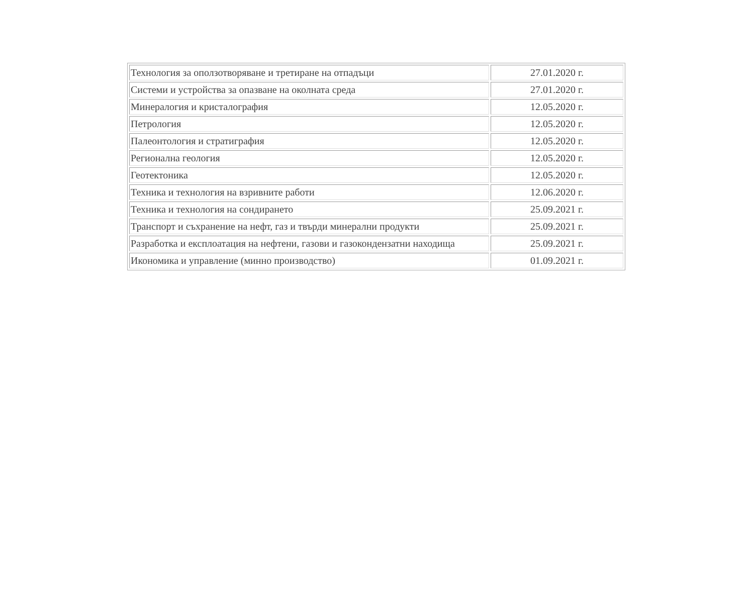| Технология за оползотворяване и третиране на отпадъци | 27.01.2020 г. |
| Системи и устройства за опазване на околната среда | 27.01.2020 г. |
| Минералогия и кристалография | 12.05.2020 г. |
| Петрология | 12.05.2020 г. |
| Палеонтология и стратиграфия | 12.05.2020 г. |
| Регионална геология | 12.05.2020 г. |
| Геотектоника | 12.05.2020 г. |
| Техника и технология на взривните работи | 12.06.2020 г. |
| Техника и технология на сондирането | 25.09.2021 г. |
| Транспорт и съхранение на нефт, газ и твърди минерални продукти | 25.09.2021 г. |
| Разработка и експлоатация на нефтени, газови и газокондензатни находища | 25.09.2021 г. |
| Икономика и управление (минно производство) | 01.09.2021 г. |